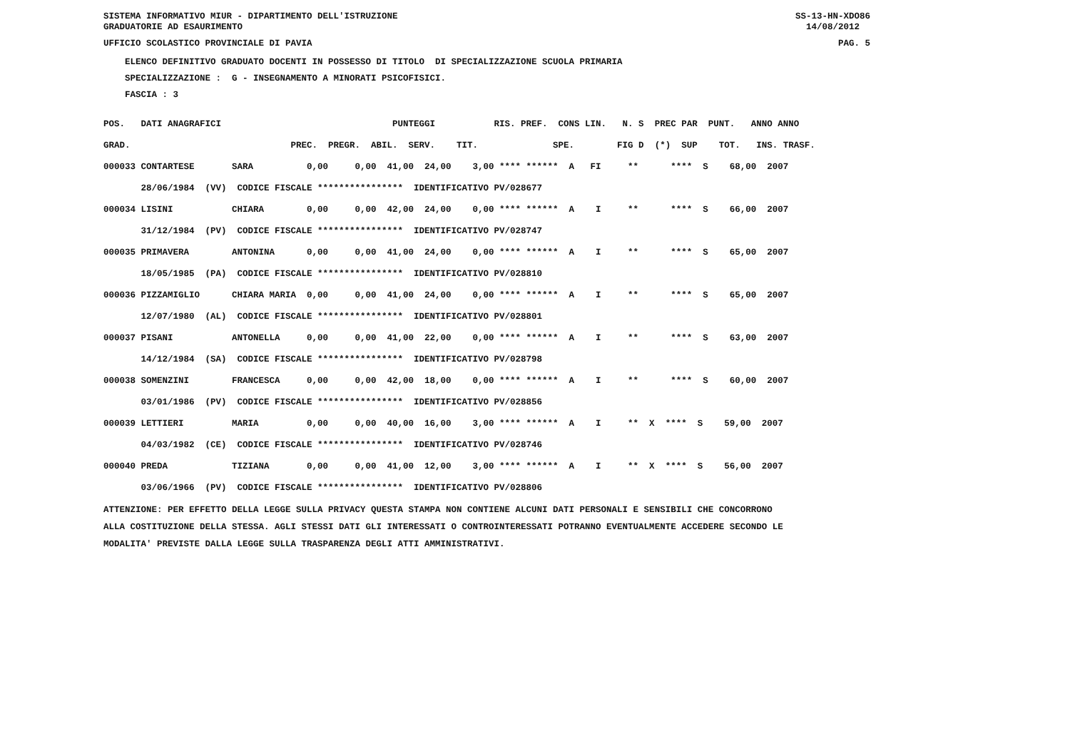SISTEMA INFORMATIVO MIUR - DIPARTIMENTO DELL'ISTRUZIONE GRADUATORIE AD ESAURIMENTO SS-13-HN-XDO86 14/08/2012
UFFICIO SCOLASTICO PROVINCIALE DI PAVIA PAG. 5
ELENCO DEFINITIVO GRADUATO DOCENTI IN POSSESSO DI TITOLO DI SPECIALIZZAZIONE SCUOLA PRIMARIA SPECIALIZZAZIONE : G - INSEGNAMENTO A MINORATI PSICOFISICI. FASCIA : 3
| POS. DATI ANAGRAFICI PUNTEGGI RIS. PREF. CONS LIN. N. S PREC PAR PUNT. ANNO ANNO |
| --- |
| GRAD. PREC. PREGR. ABIL. SERV. TIT. SPE. FIG D (*) SUP TOT. INS. TRASF. |
| 000033 CONTARTESE SARA 0,00 0,00 41,00 24,00 3,00 **** ****** A FI ** **** S 68,00 2007 |
| 28/06/1984 (VV) CODICE FISCALE **************** IDENTIFICATIVO PV/028677 |
| 000034 LISINI CHIARA 0,00 0,00 42,00 24,00 0,00 **** ****** A I ** **** S 66,00 2007 |
| 31/12/1984 (PV) CODICE FISCALE **************** IDENTIFICATIVO PV/028747 |
| 000035 PRIMAVERA ANTONINA 0,00 0,00 41,00 24,00 0,00 **** ****** A I ** **** S 65,00 2007 |
| 18/05/1985 (PA) CODICE FISCALE **************** IDENTIFICATIVO PV/028810 |
| 000036 PIZZAMIGLIO CHIARA MARIA 0,00 0,00 41,00 24,00 0,00 **** ****** A I ** **** S 65,00 2007 |
| 12/07/1980 (AL) CODICE FISCALE **************** IDENTIFICATIVO PV/028801 |
| 000037 PISANI ANTONELLA 0,00 0,00 41,00 22,00 0,00 **** ****** A I ** **** S 63,00 2007 |
| 14/12/1984 (SA) CODICE FISCALE **************** IDENTIFICATIVO PV/028798 |
| 000038 SOMENZINI FRANCESCA 0,00 0,00 42,00 18,00 0,00 **** ****** A I ** **** S 60,00 2007 |
| 03/01/1986 (PV) CODICE FISCALE **************** IDENTIFICATIVO PV/028856 |
| 000039 LETTIERI MARIA 0,00 0,00 40,00 16,00 3,00 **** ****** A I ** X **** S 59,00 2007 |
| 04/03/1982 (CE) CODICE FISCALE **************** IDENTIFICATIVO PV/028746 |
| 000040 PREDA TIZIANA 0,00 0,00 41,00 12,00 3,00 **** ****** A I ** X **** S 56,00 2007 |
| 03/06/1966 (PV) CODICE FISCALE **************** IDENTIFICATIVO PV/028806 |
ATTENZIONE: PER EFFETTO DELLA LEGGE SULLA PRIVACY QUESTA STAMPA NON CONTIENE ALCUNI DATI PERSONALI E SENSIBILI CHE CONCORRONO ALLA COSTITUZIONE DELLA STESSA. AGLI STESSI DATI GLI INTERESSATI O CONTROINTERESSATI POTRANNO EVENTUALMENTE ACCEDERE SECONDO LE MODALITA' PREVISTE DALLA LEGGE SULLA TRASPARENZA DEGLI ATTI AMMINISTRATIVI.